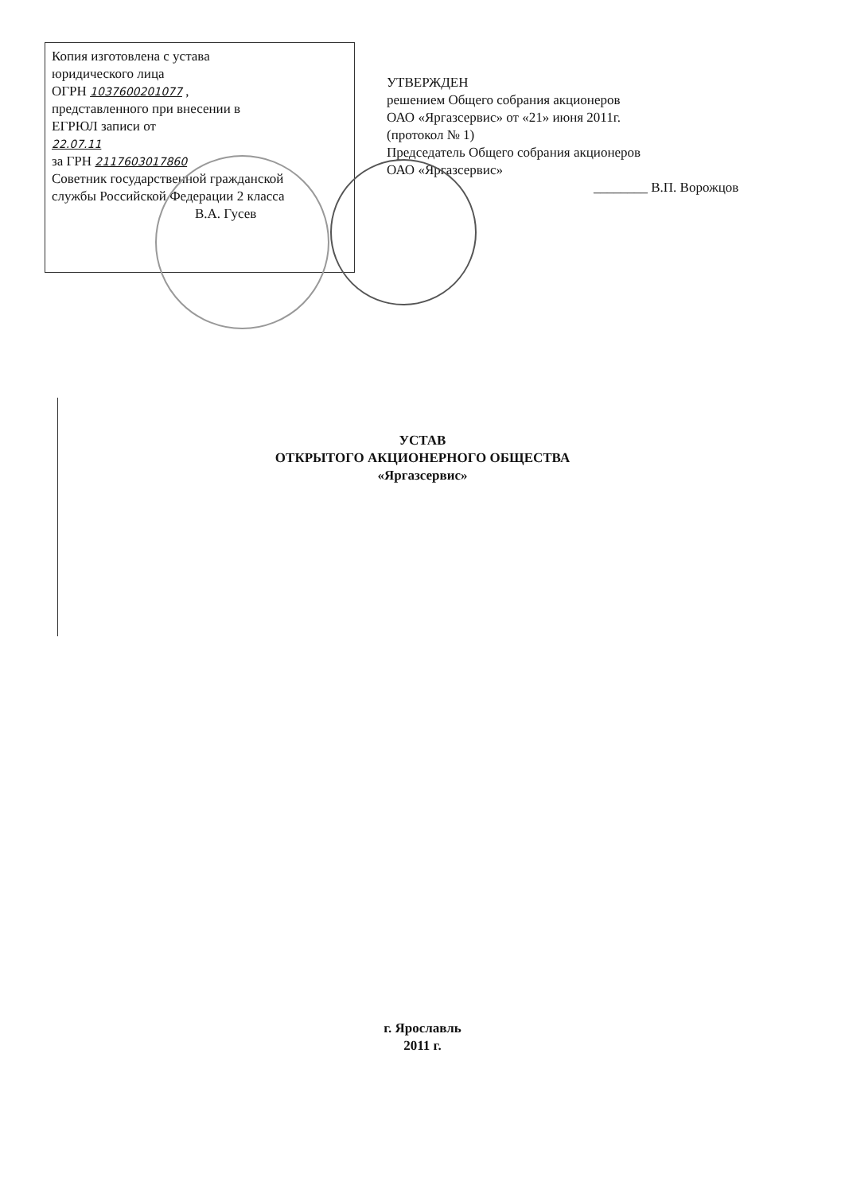Копия изготовлена с устава
юридического лица
ОГРН 1037600201077 ,
представленного при внесении в
ЕГРЮЛ записи от
22.07.11
за ГРН 2117603017860
Советник государственной гражданской
службы Российской Федерации 2 класса
В.А. Гусев
УТВЕРЖДЕН
решением Общего собрания акционеров
ОАО «Яргазсервис» от «21» июня 2011г.
(протокол № 1)
Председатель Общего собрания акционеров
ОАО «Яргазсервис»
________ В.П. Ворожцов
УСТАВ
ОТКРЫТОГО АКЦИОНЕРНОГО ОБЩЕСТВА
«Яргазсервис»
г. Ярославль
2011 г.